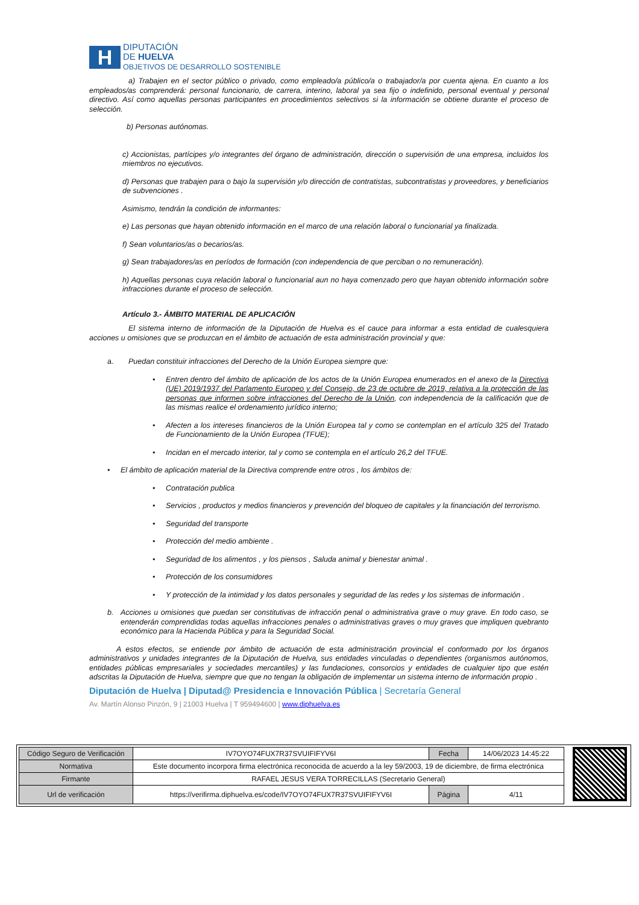H
DIPUTACIÓN
DE HUELVA
OBJETIVOS DE DESARROLLO SOSTENIBLE
a) Trabajen en el sector público o privado, como empleado/a público/a o trabajador/a por cuenta ajena. En cuanto a los empleados/as comprenderá: personal funcionario, de carrera, interino, laboral ya sea fijo o indefinido, personal eventual y personal directivo. Así como aquellas personas participantes en procedimientos selectivos si la información se obtiene durante el proceso de selección.
b) Personas autónomas.
c) Accionistas, partícipes y/o integrantes del órgano de administración, dirección o supervisión de una empresa, incluidos los miembros no ejecutivos.
d) Personas que trabajen para o bajo la supervisión y/o dirección de contratistas, subcontratistas y proveedores, y beneficiarios de subvenciones .
Asimismo, tendrán la condición de informantes:
e) Las personas que hayan obtenido información en el marco de una relación laboral o funcionarial ya finalizada.
f) Sean voluntarios/as o becarios/as.
g) Sean trabajadores/as en períodos de formación (con independencia de que perciban o no remuneración).
h) Aquellas personas cuya relación laboral o funcionarial aun no haya comenzado pero que hayan obtenido información sobre infracciones durante el proceso de selección.
Artículo 3.- ÁMBITO MATERIAL DE APLICACIÓN
El sistema interno de información de la Diputación de Huelva es el cauce para informar a esta entidad de cualesquiera acciones u omisiones que se produzcan en el ámbito de actuación de esta administración provincial y que:
a. Puedan constituir infracciones del Derecho de la Unión Europea siempre que:
• Entren dentro del ámbito de aplicación de los actos de la Unión Europea enumerados en el anexo de la Directiva (UE) 2019/1937 del Parlamento Europeo y del Consejo, de 23 de octubre de 2019, relativa a la protección de las personas que informen sobre infracciones del Derecho de la Unión, con independencia de la calificación que de las mismas realice el ordenamiento jurídico interno;
• Afecten a los intereses financieros de la Unión Europea tal y como se contemplan en el artículo 325 del Tratado de Funcionamiento de la Unión Europea (TFUE);
• Incidan en el mercado interior, tal y como se contempla en el artículo 26,2 del TFUE.
• El ámbito de aplicación material de la Directiva comprende entre otros , los ámbitos de:
• Contratación publica
• Servicios , productos y medios financieros y prevención del bloqueo de capitales y la financiación del terrorismo.
• Seguridad del transporte
• Protección del medio ambiente .
• Seguridad de los alimentos , y los piensos , Saluda animal y bienestar animal .
• Protección de los consumidores
• Y protección de la intimidad y los datos personales y seguridad de las redes y los sistemas de información .
b. Acciones u omisiones que puedan ser constitutivas de infracción penal o administrativa grave o muy grave. En todo caso, se entenderán comprendidas todas aquellas infracciones penales o administrativas graves o muy graves que impliquen quebranto económico para la Hacienda Pública y para la Seguridad Social.
A estos efectos, se entiende por ámbito de actuación de esta administración provincial el conformado por los órganos administrativos y unidades integrantes de la Diputación de Huelva, sus entidades vinculadas o dependientes (organismos autónomos, entidades públicas empresariales y sociedades mercantiles) y las fundaciones, consorcios y entidades de cualquier tipo que estén adscritas la Diputación de Huelva, siempre que que no tengan la obligación de implementar un sistema interno de información propio .
Diputación de Huelva | Diputad@ Presidencia e Innovación Pública | Secretaría General
Av. Martín Alonso Pinzón, 9 | 21003 Huelva | T 959494600 | www.diphuelva.es
| Código Seguro de Verificación | IV7OYO74FUX7R37SVUIFIFYV6I | Fecha | 14/06/2023 14:45:22 |
| Normativa | Este documento incorpora firma electrónica reconocida de acuerdo a la ley 59/2003, 19 de diciembre, de firma electrónica | | |
| Firmante | RAFAEL JESUS VERA TORRECILLAS (Secretario General) | | |
| Url de verificación | https://verifirma.diphuelva.es/code/IV7OYO74FUX7R37SVUIFIFYV6I | Página | 4/11 |